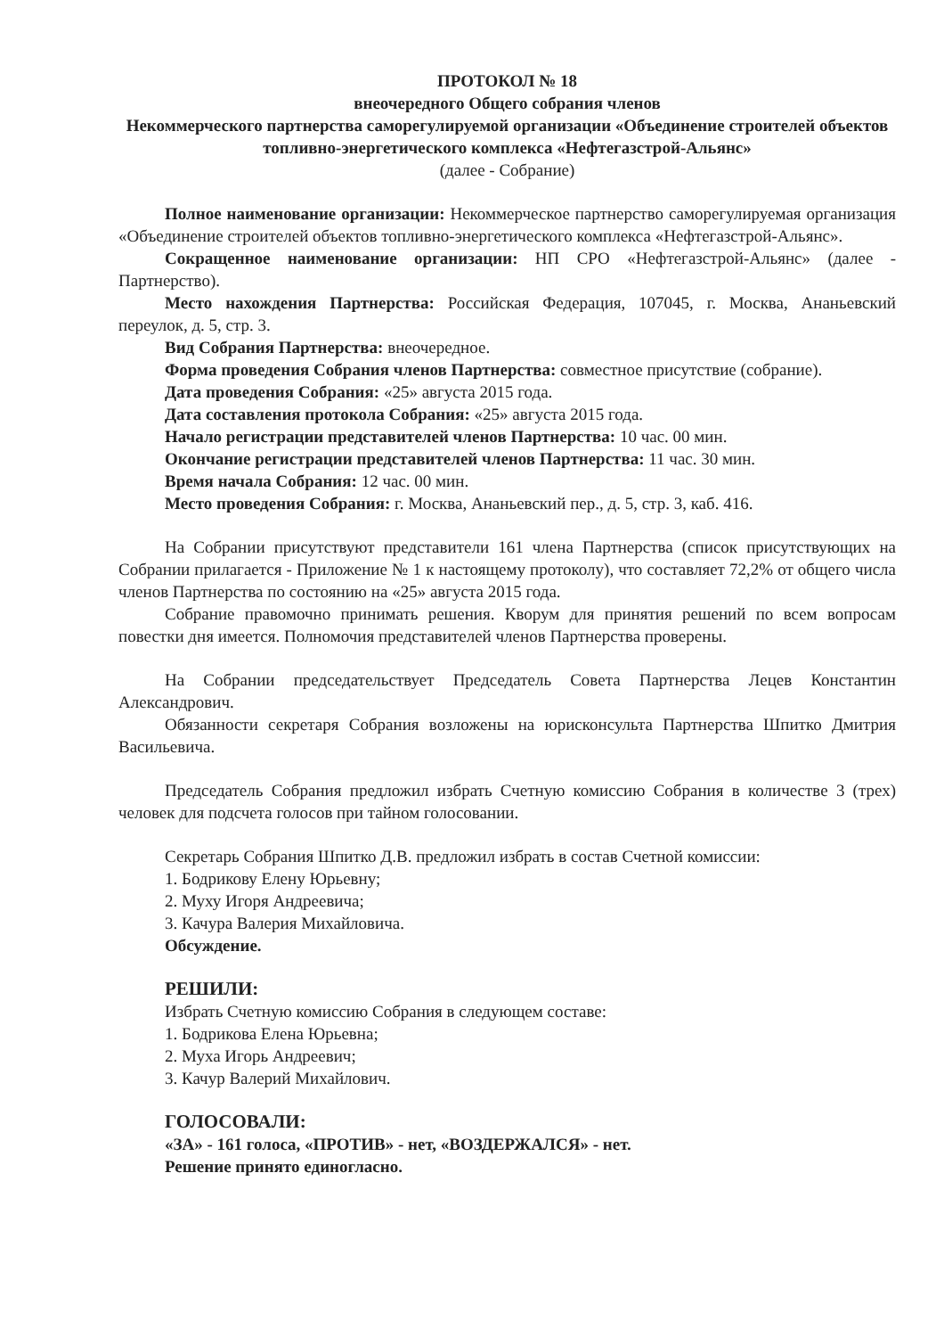ПРОТОКОЛ № 18
внеочередного Общего собрания членов
Некоммерческого партнерства саморегулируемой организации «Объединение строителей объектов топливно-энергетического комплекса «Нефтегазстрой-Альянс»
(далее - Собрание)
Полное наименование организации: Некоммерческое партнерство саморегулируемая организация «Объединение строителей объектов топливно-энергетического комплекса «Нефтегазстрой-Альянс».
Сокращенное наименование организации: НП СРО «Нефтегазстрой-Альянс» (далее - Партнерство).
Место нахождения Партнерства: Российская Федерация, 107045, г. Москва, Ананьевский переулок, д. 5, стр. 3.
Вид Собрания Партнерства: внеочередное.
Форма проведения Собрания членов Партнерства: совместное присутствие (собрание).
Дата проведения Собрания: «25» августа 2015 года.
Дата составления протокола Собрания: «25» августа 2015 года.
Начало регистрации представителей членов Партнерства: 10 час. 00 мин.
Окончание регистрации представителей членов Партнерства: 11 час. 30 мин.
Время начала Собрания: 12 час. 00 мин.
Место проведения Собрания: г. Москва, Ананьевский пер., д. 5, стр. 3, каб. 416.
На Собрании присутствуют представители 161 члена Партнерства (список присутствующих на Собрании прилагается - Приложение № 1 к настоящему протоколу), что составляет 72,2% от общего числа членов Партнерства по состоянию на «25» августа 2015 года.
Собрание правомочно принимать решения. Кворум для принятия решений по всем вопросам повестки дня имеется. Полномочия представителей членов Партнерства проверены.
На Собрании председательствует Председатель Совета Партнерства Лецев Константин Александрович.
Обязанности секретаря Собрания возложены на юрисконсульта Партнерства Шпитко Дмитрия Васильевича.
Председатель Собрания предложил избрать Счетную комиссию Собрания в количестве 3 (трех) человек для подсчета голосов при тайном голосовании.
Секретарь Собрания Шпитко Д.В. предложил избрать в состав Счетной комиссии:
1. Бодрикову Елену Юрьевну;
2. Муху Игоря Андреевича;
3. Качура Валерия Михайловича.
Обсуждение.
РЕШИЛИ:
Избрать Счетную комиссию Собрания в следующем составе:
1. Бодрикова Елена Юрьевна;
2. Муха Игорь Андреевич;
3. Качур Валерий Михайлович.
ГОЛОСОВАЛИ:
«ЗА» - 161 голоса, «ПРОТИВ» - нет, «ВОЗДЕРЖАЛСЯ» - нет.
Решение принято единогласно.